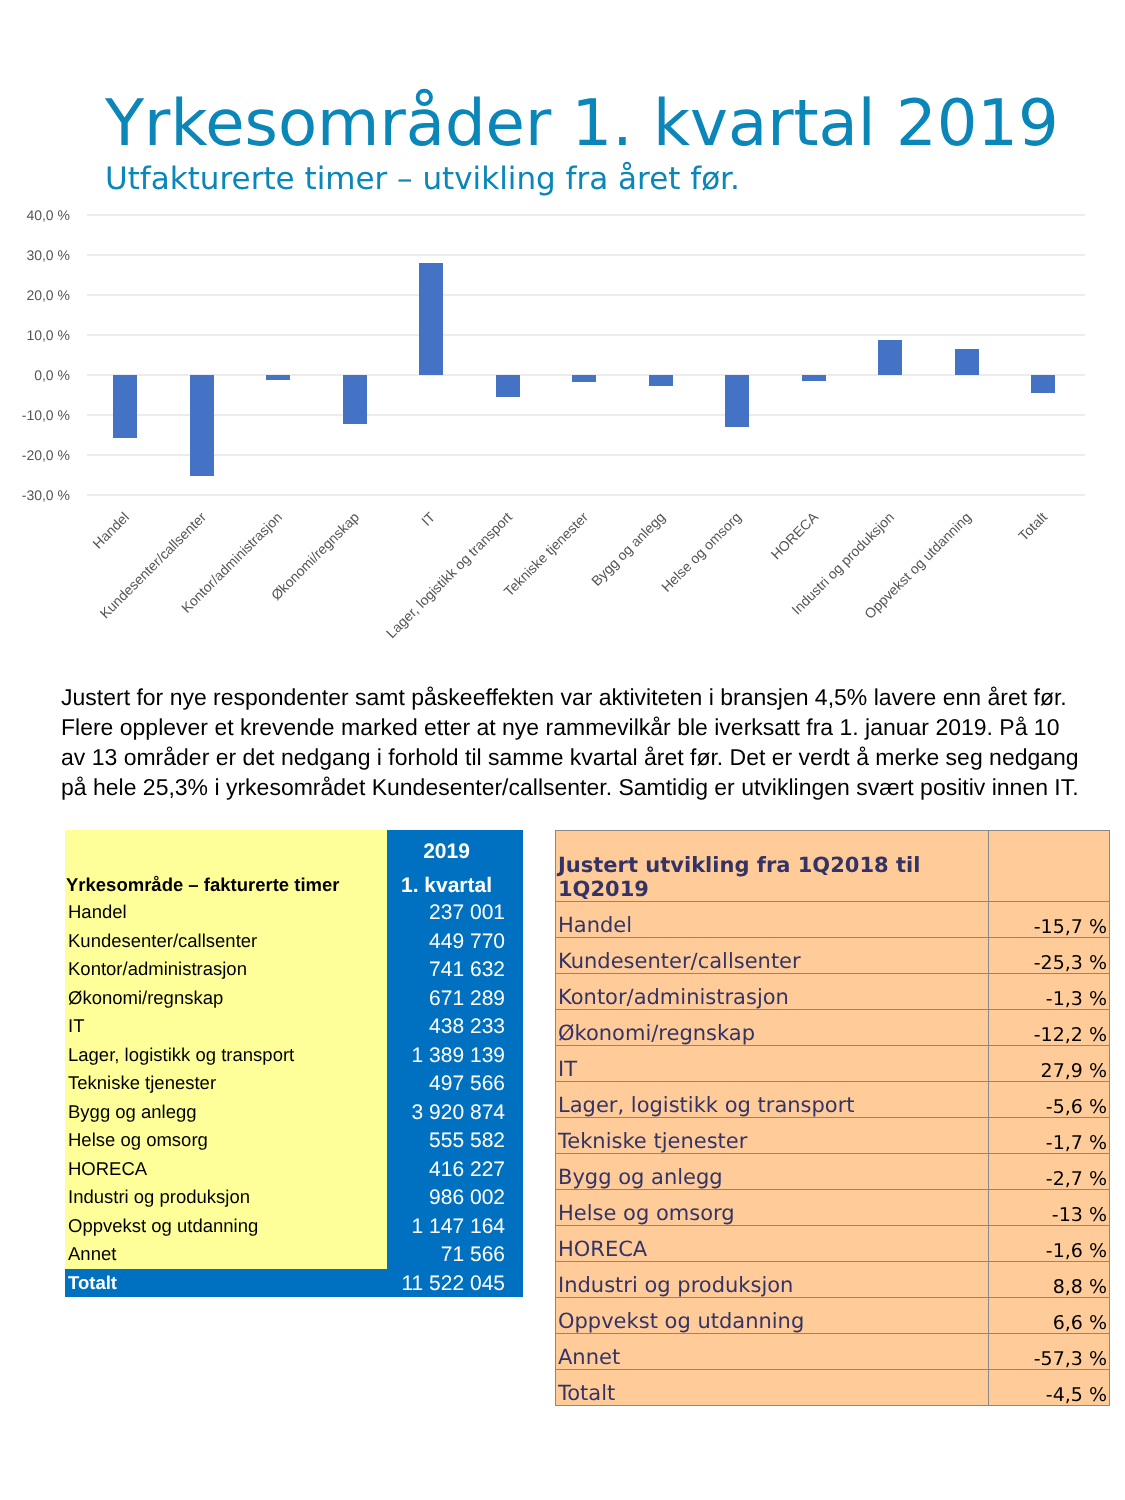Yrkesområder 1. kvartal 2019
Utfakturerte timer – utvikling fra året før.
40,0 %
30,0 %
20,0 %
10,0 %
0,0 %
-10,0 %
-20,0 %
-30,0 %
Handel
Kundesenter/callsenter
Kontor/administrasjon
Økonomi/regnskap
IT
Lager, logistikk og transport
Tekniske tjenester
Bygg og anlegg
Helse og omsorg
HORECA
Industri og produksjon
Oppvekst og utdanning
Totalt
Justert for nye respondenter samt påskeeffekten var aktiviteten i bransjen 4,5% lavere enn året før. Flere opplever et krevende marked etter at nye rammevilkår ble iverksatt fra 1. januar 2019. På 10 av 13 områder er det nedgang i forhold til samme kvartal året før. Det er verdt å merke seg nedgang på hele 25,3% i yrkesområdet Kundesenter/callsenter. Samtidig er utviklingen svært positiv innen IT.
| | 2019 |
| --- | --- |
| Yrkesområde – fakturerte timer | 1. kvartal |
| Handel | 237 001 |
| Kundesenter/callsenter | 449 770 |
| Kontor/administrasjon | 741 632 |
| Økonomi/regnskap | 671 289 |
| IT | 438 233 |
| Lager, logistikk og transport | 1 389 139 |
| Tekniske tjenester | 497 566 |
| Bygg og anlegg | 3 920 874 |
| Helse og omsorg | 555 582 |
| HORECA | 416 227 |
| Industri og produksjon | 986 002 |
| Oppvekst og utdanning | 1 147 164 |
| Annet | 71 566 |
| Totalt | 11 522 045 |
| Justert utvikling fra 1Q2018 til 1Q2019 | |
| Handel | -15,7 % |
| Kundesenter/callsenter | -25,3 % |
| Kontor/administrasjon | -1,3 % |
| Økonomi/regnskap | -12,2 % |
| IT | 27,9 % |
| Lager, logistikk og transport | -5,6 % |
| Tekniske tjenester | -1,7 % |
| Bygg og anlegg | -2,7 % |
| Helse og omsorg | -13 % |
| HORECA | -1,6 % |
| Industri og produksjon | 8,8 % |
| Oppvekst og utdanning | 6,6 % |
| Annet | -57,3 % |
| Totalt | -4,5 % |